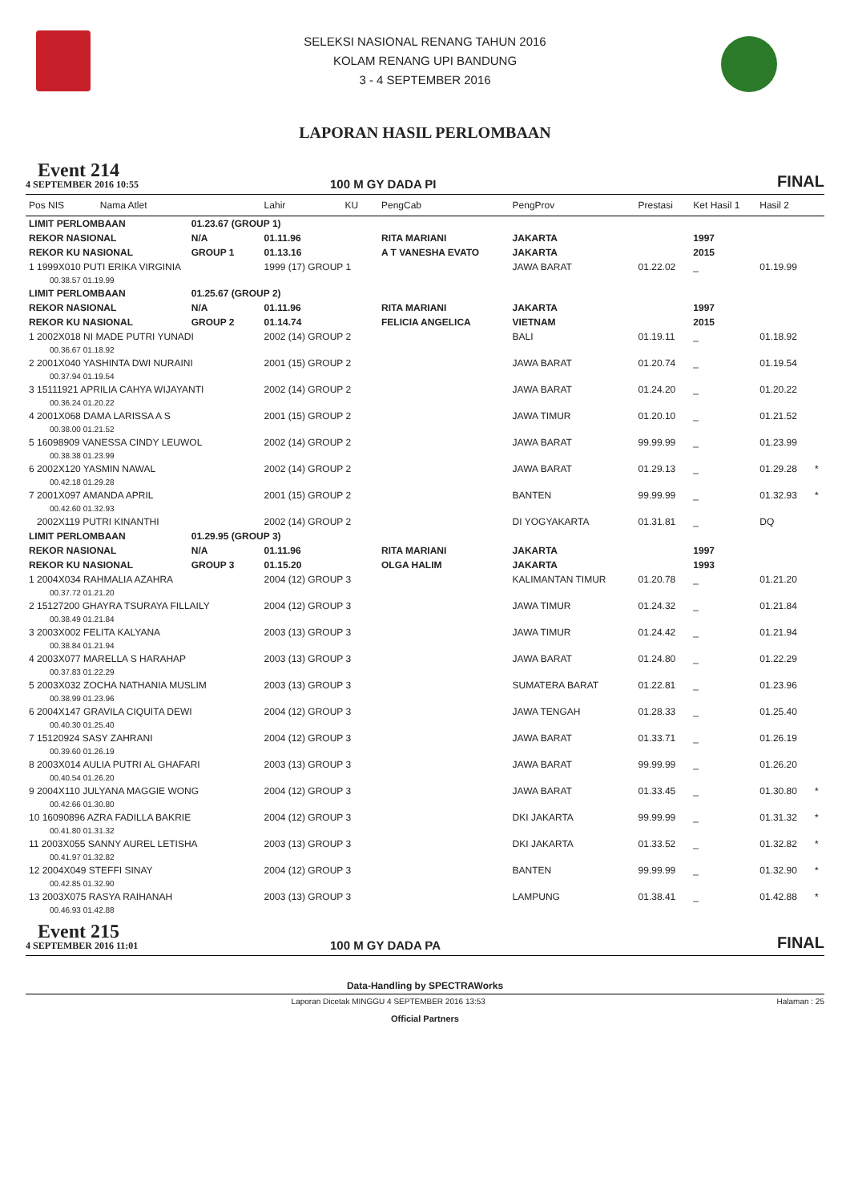SELEKSI NASIONAL RENANG TAHUN 2016
KOLAM RENANG UPI BANDUNG
3 - 4 SEPTEMBER 2016
LAPORAN HASIL PERLOMBAAN
Event 214
4 SEPTEMBER 2016 10:55
100 M GY DADA PI
FINAL
| Pos NIS | Nama Atlet | | Lahir | KU | PengCab | PengProv | Prestasi | Ket Hasil 1 | Hasil 2 | |
| --- | --- | --- | --- | --- | --- | --- | --- | --- | --- | --- |
| LIMIT PERLOMBAAN | | 01.23.67 (GROUP 1) | | | | | | | | |
| REKOR NASIONAL | | N/A | 01.11.96 | | RITA MARIANI | JAKARTA | | 1997 | | |
| REKOR KU NASIONAL | | GROUP 1 | 01.13.16 | | A T VANESHA EVATO | JAKARTA | | 2015 | | |
| 1 1999X010 PUTI ERIKA VIRGINIA | | | 1999 (17) GROUP 1 | | | JAWA BARAT | 01.22.02 | _ | 01.19.99 | |
| 00.38.57 01.19.99 | | | | | | | | | | |
| LIMIT PERLOMBAAN | | 01.25.67 (GROUP 2) | | | | | | | | |
| REKOR NASIONAL | | N/A | 01.11.96 | | RITA MARIANI | JAKARTA | | 1997 | | |
| REKOR KU NASIONAL | | GROUP 2 | 01.14.74 | | FELICIA ANGELICA | VIETNAM | | 2015 | | |
| 1 2002X018 NI MADE PUTRI YUNADI | | | 2002 (14) GROUP 2 | | | BALI | 01.19.11 | _ | 01.18.92 | |
| 00.36.67 01.18.92 | | | | | | | | | | |
| 2 2001X040 YASHINTA DWI NURAINI | | | 2001 (15) GROUP 2 | | | JAWA BARAT | 01.20.74 | _ | 01.19.54 | |
| 00.37.94 01.19.54 | | | | | | | | | | |
| 3 15111921 APRILIA CAHYA WIJAYANTI | | | 2002 (14) GROUP 2 | | | JAWA BARAT | 01.24.20 | _ | 01.20.22 | |
| 00.36.24 01.20.22 | | | | | | | | | | |
| 4 2001X068 DAMA LARISSA A S | | | 2001 (15) GROUP 2 | | | JAWA TIMUR | 01.20.10 | _ | 01.21.52 | |
| 00.38.00 01.21.52 | | | | | | | | | | |
| 5 16098909 VANESSA CINDY LEUWOL | | | 2002 (14) GROUP 2 | | | JAWA BARAT | 99.99.99 | _ | 01.23.99 | |
| 00.38.38 01.23.99 | | | | | | | | | | |
| 6 2002X120 YASMIN NAWAL | | | 2002 (14) GROUP 2 | | | JAWA BARAT | 01.29.13 | _ | 01.29.28 | * |
| 00.42.18 01.29.28 | | | | | | | | | | |
| 7 2001X097 AMANDA APRIL | | | 2001 (15) GROUP 2 | | | BANTEN | 99.99.99 | _ | 01.32.93 | * |
| 00.42.60 01.32.93 | | | | | | | | | | |
| 2002X119 PUTRI KINANTHI | | | 2002 (14) GROUP 2 | | | DI YOGYAKARTA | 01.31.81 | _ | DQ | |
| LIMIT PERLOMBAAN | | 01.29.95 (GROUP 3) | | | | | | | | |
| REKOR NASIONAL | | N/A | 01.11.96 | | RITA MARIANI | JAKARTA | | 1997 | | |
| REKOR KU NASIONAL | | GROUP 3 | 01.15.20 | | OLGA HALIM | JAKARTA | | 1993 | | |
| 1 2004X034 RAHMALIA AZAHRA | | | 2004 (12) GROUP 3 | | | KALIMANTAN TIMUR | 01.20.78 | _ | 01.21.20 | |
| 00.37.72 01.21.20 | | | | | | | | | | |
| 2 15127200 GHAYRA TSURAYA FILLAILY | | | 2004 (12) GROUP 3 | | | JAWA TIMUR | 01.24.32 | _ | 01.21.84 | |
| 00.38.49 01.21.84 | | | | | | | | | | |
| 3 2003X002 FELITA KALYANA | | | 2003 (13) GROUP 3 | | | JAWA TIMUR | 01.24.42 | _ | 01.21.94 | |
| 00.38.84 01.21.94 | | | | | | | | | | |
| 4 2003X077 MARELLA S HARAHAP | | | 2003 (13) GROUP 3 | | | JAWA BARAT | 01.24.80 | _ | 01.22.29 | |
| 00.37.83 01.22.29 | | | | | | | | | | |
| 5 2003X032 ZOCHA NATHANIA MUSLIM | | | 2003 (13) GROUP 3 | | | SUMATERA BARAT | 01.22.81 | _ | 01.23.96 | |
| 00.38.99 01.23.96 | | | | | | | | | | |
| 6 2004X147 GRAVILA CIQUITA DEWI | | | 2004 (12) GROUP 3 | | | JAWA TENGAH | 01.28.33 | _ | 01.25.40 | |
| 00.40.30 01.25.40 | | | | | | | | | | |
| 7 15120924 SASY ZAHRANI | | | 2004 (12) GROUP 3 | | | JAWA BARAT | 01.33.71 | _ | 01.26.19 | |
| 00.39.60 01.26.19 | | | | | | | | | | |
| 8 2003X014 AULIA PUTRI AL GHAFARI | | | 2003 (13) GROUP 3 | | | JAWA BARAT | 99.99.99 | _ | 01.26.20 | |
| 00.40.54 01.26.20 | | | | | | | | | | |
| 9 2004X110 JULYANA MAGGIE WONG | | | 2004 (12) GROUP 3 | | | JAWA BARAT | 01.33.45 | _ | 01.30.80 | * |
| 00.42.66 01.30.80 | | | | | | | | | | |
| 10 16090896 AZRA FADILLA BAKRIE | | | 2004 (12) GROUP 3 | | | DKI JAKARTA | 99.99.99 | _ | 01.31.32 | * |
| 00.41.80 01.31.32 | | | | | | | | | | |
| 11 2003X055 SANNY AUREL LETISHA | | | 2003 (13) GROUP 3 | | | DKI JAKARTA | 01.33.52 | _ | 01.32.82 | * |
| 00.41.97 01.32.82 | | | | | | | | | | |
| 12 2004X049 STEFFI SINAY | | | 2004 (12) GROUP 3 | | | BANTEN | 99.99.99 | _ | 01.32.90 | * |
| 00.42.85 01.32.90 | | | | | | | | | | |
| 13 2003X075 RASYA RAIHANAH | | | 2003 (13) GROUP 3 | | | LAMPUNG | 01.38.41 | _ | 01.42.88 | * |
| 00.46.93 01.42.88 | | | | | | | | | | |
Event 215
4 SEPTEMBER 2016 11:01
100 M GY DADA PA
FINAL
Data-Handling by SPECTRAWorks
Laporan Dicetak MINGGU 4 SEPTEMBER 2016 13:53 Halaman : 25
Official Partners